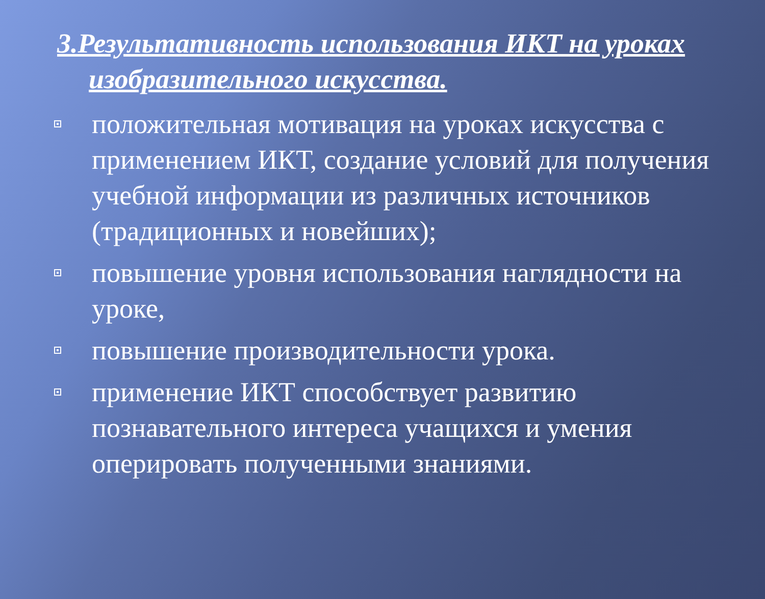3.Результативность использования ИКТ на уроках изобразительного искусства.
положительная мотивация на уроках искусства с применением ИКТ, создание условий для получения учебной информации из различных источников (традиционных и новейших);
повышение уровня использования наглядности на уроке,
повышение производительности урока.
применение ИКТ способствует развитию познавательного интереса учащихся и умения оперировать полученными знаниями.